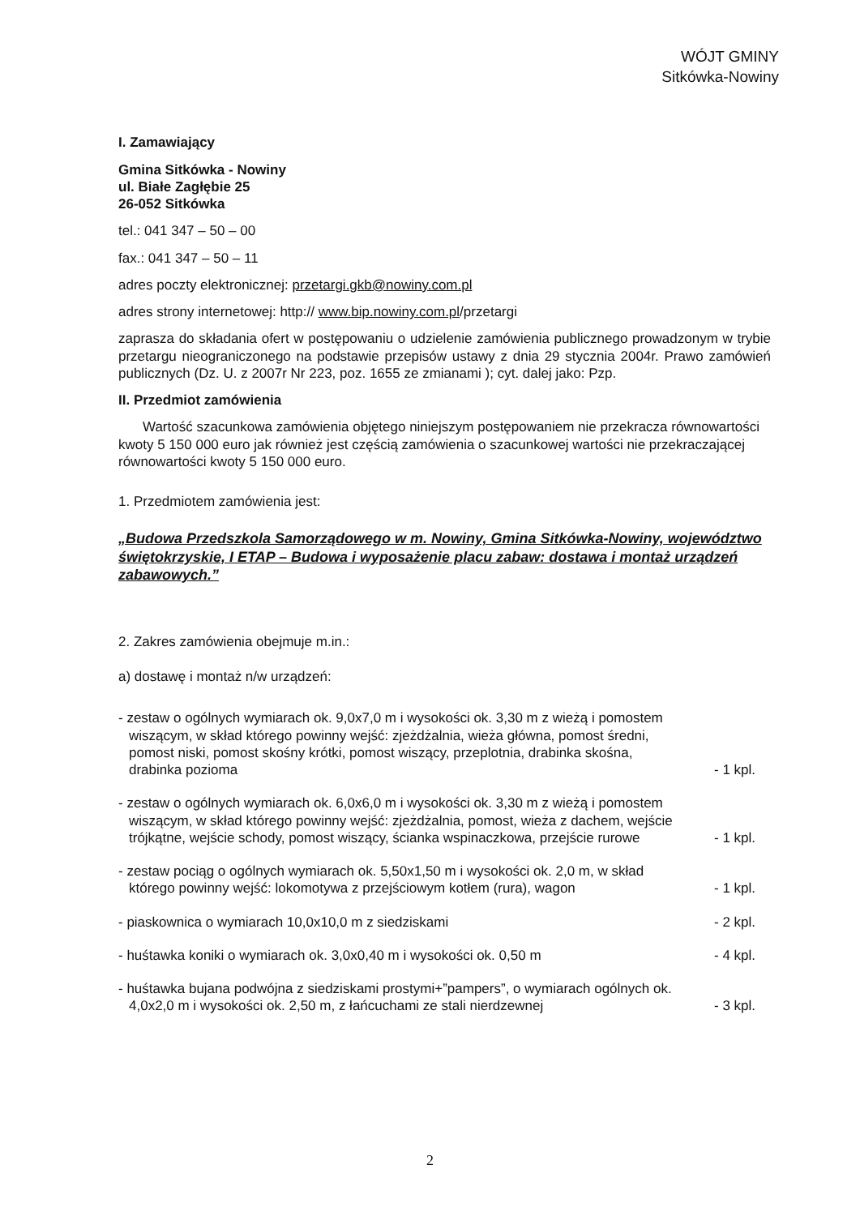WÓJT GMINY
Sitkówka-Nowiny
I. Zamawiający
Gmina Sitkówka - Nowiny
ul. Białe Zagłębie 25
26-052 Sitkówka
tel.: 041 347 – 50 – 00
fax.: 041 347 – 50 – 11
adres poczty elektronicznej: przetargi.gkb@nowiny.com.pl
adres strony internetowej: http:// www.bip.nowiny.com.pl/przetargi
zaprasza do składania ofert w postępowaniu o udzielenie zamówienia publicznego prowadzonym w trybie przetargu nieograniczonego na podstawie przepisów ustawy z dnia 29 stycznia 2004r. Prawo zamówień publicznych (Dz. U. z 2007r Nr 223, poz. 1655 ze zmianami ); cyt. dalej jako: Pzp.
II. Przedmiot zamówienia
Wartość szacunkowa zamówienia objętego niniejszym postępowaniem nie przekracza równowartości kwoty 5 150 000 euro jak również jest częścią zamówienia o szacunkowej wartości nie przekraczającej równowartości kwoty 5 150 000 euro.
1. Przedmiotem zamówienia jest:
„Budowa Przedszkola Samorządowego w m. Nowiny, Gmina Sitkówka-Nowiny, województwo świętokrzyskie, I ETAP – Budowa i wyposażenie placu zabaw: dostawa i montaż urządzeń zabawowych.”
2. Zakres zamówienia obejmuje m.in.:
a) dostawę i montaż n/w urządzeń:
- zestaw o ogólnych wymiarach ok. 9,0x7,0 m i wysokości ok. 3,30 m z wieżą i pomostem wiszącym, w skład którego powinny wejść: zjeżdżalnia, wieża główna, pomost średni, pomost niski, pomost skośny krótki, pomost wiszący, przeplotnia, drabinka skośna, drabinka pozioma
- 1 kpl.
- zestaw o ogólnych wymiarach ok. 6,0x6,0 m i wysokości ok. 3,30 m z wieżą i pomostem wiszącym, w skład którego powinny wejść: zjeżdżalnia, pomost, wieża z dachem, wejście trójkątne, wejście schody, pomost wiszący, ścianka wspinaczkowa, przejście rurowe
- 1 kpl.
- zestaw pociąg o ogólnych wymiarach ok. 5,50x1,50 m i wysokości ok. 2,0 m, w skład którego powinny wejść: lokomotywa z przejściowym kotłem (rura), wagon
- 1 kpl.
- piaskownica o wymiarach 10,0x10,0 m z siedziskami
- 2 kpl.
- huśtawka koniki o wymiarach ok. 3,0x0,40 m i wysokości ok. 0,50 m
- 4 kpl.
- huśtawka bujana podwójna z siedziskami prostymi+”pampers”, o wymiarach ogólnych ok. 4,0x2,0 m i wysokości ok. 2,50 m, z łańcuchami ze stali nierdzewnej
- 3 kpl.
2